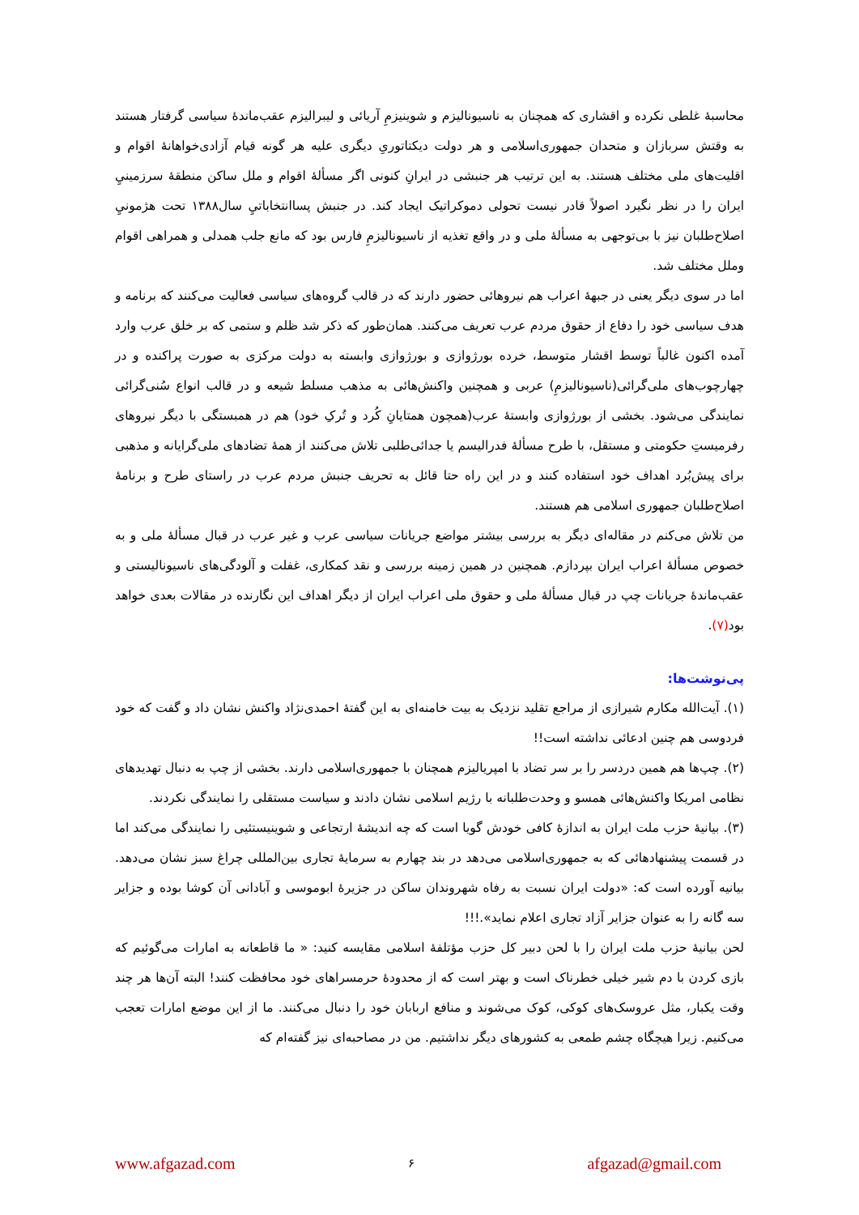محاسبهٔ غلطی نکرده و اقشاری که همچنان به ناسیونالیزم و شوینیزمِ آریائی و لیبرالیزم عقب‌ماندهٔ سیاسی گرفتار هستند به وقتش سربازان و متحدان جمهوری‌اسلامی و هر دولت دیکتاتوریِ دیگری علیه هر گونه قیام آزادی‌خواهانهٔ اقوام و اقلیت‌های ملی مختلف هستند. به این ترتیب هر جنبشی در ایرانِ کنونی اگر مسألهٔ اقوام و ملل ساکن منطقهٔ سرزمینيِ ایران را در نظر نگیرد اصولاً قادر نیست تحولی دموکراتیک ایجاد کند. در جنبش پساانتخاباتيِ سال۱۳۸۸ تحت هژمونيِ اصلاح‌طلبان نیز با بی‌توجهی به مسألهٔ ملی و در واقع تغذیه از ناسیونالیزمِ فارس بود که مانع جلب همدلی و همراهی اقوام وملل مختلف شد.
اما در سوی دیگر یعنی در جبههٔ اعراب هم نیروهائی حضور دارند که در قالب گروه‌های سیاسی فعالیت می‌کنند که برنامه و هدف سیاسی خود را دفاع از حقوق مردم عرب تعریف می‌کنند. همان‌طور که ذکر شد ظلم و ستمی که بر خلق عرب وارد آمده اکنون غالباً توسط اقشار متوسط، خرده بورژوازی و بورژوازی وابسته به دولت مرکزی به صورت پراکنده و در چهارچوب‌های ملی‌گرائی(ناسیونالیزمِ) عربی و همچنین واکنش‌هائی به مذهب مسلط شیعه و در قالب انواع سُنی‌گرائی نمایندگی می‌شود. بخشی از بورژوازی وابستهٔ عرب(همچون همتایانِ کُرد و تُرکِ خود) هم در همبستگی با دیگر نیروهای رفرمیستِ حکومتی و مستقل، با طرح مسألهٔ فدرالیسم یا جدائی‌طلبی تلاش می‌کنند از همهٔ تضادهای ملی‌گرایانه و مذهبی برای پیش‌بُرد اهداف خود استفاده کنند و در این راه حتا قائل به تحریف جنبش مردم عرب در راستای طرح و برنامهٔ اصلاح‌طلبان جمهوری اسلامی هم هستند.
من تلاش می‌کنم در مقاله‌ای دیگر به بررسی بیشتر مواضع جریانات سیاسی عرب و غیر عرب در قبال مسألهٔ ملی و به خصوص مسألهٔ اعراب ایران بپردازم. همچنین در همین زمینه بررسی و نقد کمکاری، غفلت و آلودگی‌های ناسیونالیستی و عقب‌ماندهٔ جریانات چپ در قبال مسألهٔ ملی و حقوق ملی اعراب ایران از دیگر اهداف این نگارنده در مقالات بعدی خواهد بود(۷).
پی‌نوشت‌ها:
(۱). آیت‌الله مکارم شیرازی از مراجع تقلید نزدیک به بیت خامنه‌ای به این گفتهٔ احمدی‌نژاد واکنش نشان داد و گفت که خود فردوسی هم چنین ادعائی نداشته است!!
(۲). چپ‌ها هم همین دردسر را بر سر تضاد با امپریالیزم همچنان با جمهوری‌اسلامی دارند. بخشی از چپ به دنبال تهدیدهای نظامی امریکا واکنش‌هائی همسو و وحدت‌طلبانه با رژیم اسلامی نشان دادند و سیاست مستقلی را نمایندگی نکردند.
(۳). بیانیهٔ حزب ملت ایران به اندازهٔ کافی خودش گویا است که چه اندیشهٔ ارتجاعی و شوینیستئیی را نمایندگی می‌کند اما در قسمت پیشنهادهائی که به جمهوری‌اسلامی می‌دهد در بند چهارم به سرمایهٔ تجاری بین‌المللی چراغ سبز نشان می‌دهد. بیانیه آورده است که: «دولت ایران نسبت به رفاه شهروندان ساکن در جزیرهٔ ابوموسی و آبادانی آن کوشا بوده و جزایر سه گانه را به عنوان جزایر آزاد تجاری اعلام نماید».!!!
لحن بیانیهٔ حزب ملت ایران را با لحن دبیر کل حزب مؤتلفهٔ اسلامی مقایسه کنید: « ما قاطعانه به امارات می‌گوئیم که بازی کردن با دم شیر خیلی خطرناک است و بهتر است که از محدودهٔ حرمسراهای خود محافظت کنند! البته آن‌ها هر چند وقت یکبار، مثل عروسک‌های کوکی، کوک می‌شوند و منافع اربابان خود را دنبال می‌کنند. ما از این موضع امارات تعجب می‌کنیم. زیرا هیچگاه چشم طمعی به کشورهای دیگر نداشتیم. من در مصاحبه‌ای نیز گفته‌ام که
www.afgazad.com ۶ afgazad@gmail.com